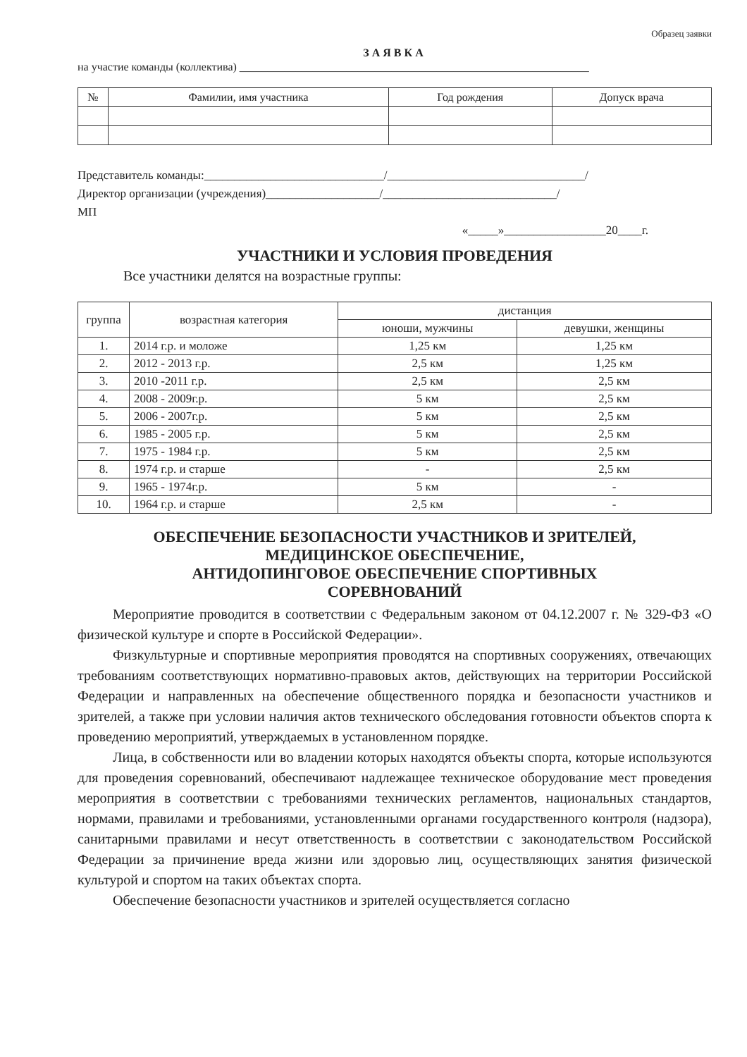Образец заявки
ЗАЯВКА
на участие команды (коллектива) ______________________________________________________________
| № | Фамилии, имя участника | Год рождения | Допуск врача |
| --- | --- | --- | --- |
Представитель команды:______________________________/_________________________________/
Директор организации (учреждения)___________________/_____________________________/
МП
«_____»_________________20____г.
УЧАСТНИКИ И УСЛОВИЯ ПРОВЕДЕНИЯ
Все участники делятся на возрастные группы:
| группа | возрастная категория | дистанция | |
| --- | --- | --- | --- |
| | | юноши, мужчины | девушки, женщины |
| 1. | 2014 г.р. и моложе | 1,25 км | 1,25 км |
| 2. | 2012 - 2013 г.р. | 2,5 км | 1,25 км |
| 3. | 2010 -2011 г.р. | 2,5 км | 2,5 км |
| 4. | 2008 - 2009г.р. | 5 км | 2,5 км |
| 5. | 2006 - 2007г.р. | 5 км | 2,5 км |
| 6. | 1985 - 2005 г.р. | 5 км | 2,5 км |
| 7. | 1975 - 1984 г.р. | 5 км | 2,5 км |
| 8. | 1974 г.р. и старше | - | 2,5 км |
| 9. | 1965 - 1974г.р. | 5 км | - |
| 10. | 1964 г.р. и старше | 2,5 км | - |
ОБЕСПЕЧЕНИЕ БЕЗОПАСНОСТИ УЧАСТНИКОВ И ЗРИТЕЛЕЙ,
МЕДИЦИНСКОЕ ОБЕСПЕЧЕНИЕ,
АНТИДОПИНГОВОЕ ОБЕСПЕЧЕНИЕ СПОРТИВНЫХ
СОРЕВНОВАНИЙ
Мероприятие проводится в соответствии с Федеральным законом от 04.12.2007 г. № 329-ФЗ «О физической культуре и спорте в Российской Федерации».
Физкультурные и спортивные мероприятия проводятся на спортивных сооружениях, отвечающих требованиям соответствующих нормативно-правовых актов, действующих на территории Российской Федерации и направленных на обеспечение общественного порядка и безопасности участников и зрителей, а также при условии наличия актов технического обследования готовности объектов спорта к проведению мероприятий, утверждаемых в установленном порядке.
Лица, в собственности или во владении которых находятся объекты спорта, которые используются для проведения соревнований, обеспечивают надлежащее техническое оборудование мест проведения мероприятия в соответствии с требованиями технических регламентов, национальных стандартов, нормами, правилами и требованиями, установленными органами государственного контроля (надзора), санитарными правилами и несут ответственность в соответствии с законодательством Российской Федерации за причинение вреда жизни или здоровью лиц, осуществляющих занятия физической культурой и спортом на таких объектах спорта.
Обеспечение безопасности участников и зрителей осуществляется согласно